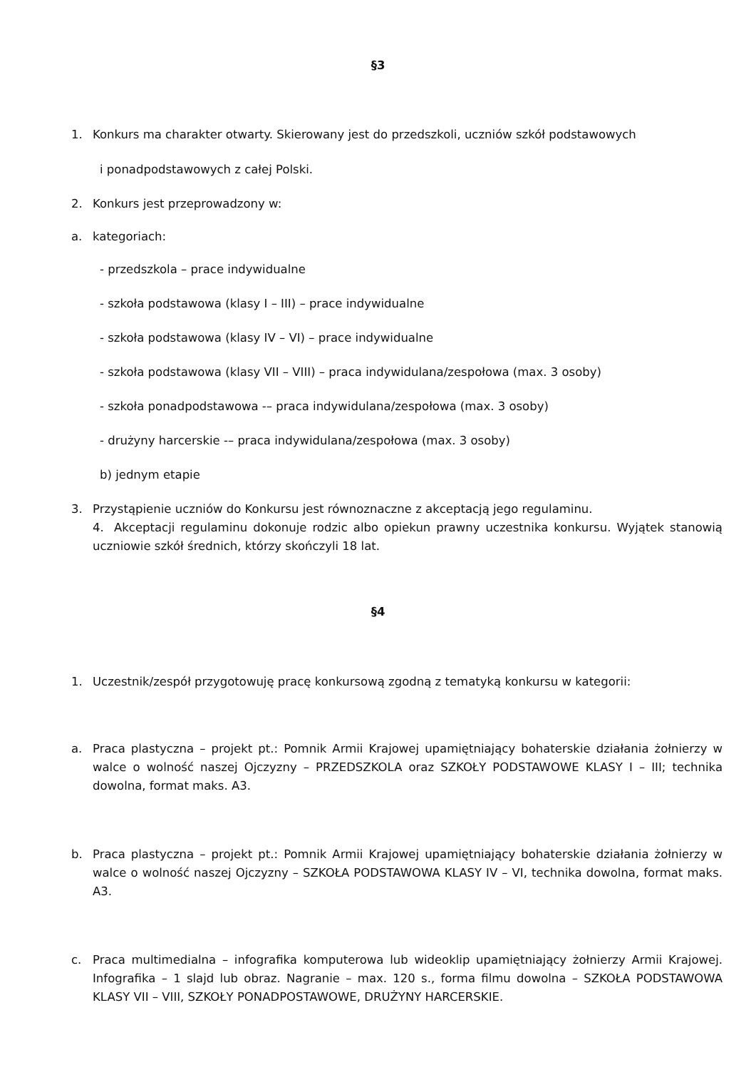§3
1. Konkurs ma charakter otwarty. Skierowany jest do przedszkoli, uczniów szkół podstawowych
i ponadpodstawowych z całej Polski.
2. Konkurs jest przeprowadzony w:
a. kategoriach:
- przedszkola – prace indywidualne
- szkoła podstawowa (klasy I – III) – prace indywidualne
- szkoła podstawowa (klasy IV – VI) – prace indywidualne
- szkoła podstawowa (klasy VII – VIII) – praca indywidulana/zespołowa (max. 3 osoby)
- szkoła ponadpodstawowa -– praca indywidulana/zespołowa (max. 3 osoby)
- drużyny harcerskie -– praca indywidulana/zespołowa (max. 3 osoby)
b) jednym etapie
3. Przystąpienie uczniów do Konkursu jest równoznaczne z akceptacją jego regulaminu.
4. Akceptacji regulaminu dokonuje rodzic albo opiekun prawny uczestnika konkursu. Wyjątek stanowią uczniowie szkół średnich, którzy skończyli 18 lat.
§4
1. Uczestnik/zespół przygotowuję pracę konkursową zgodną z tematyką konkursu w kategorii:
a. Praca plastyczna – projekt pt.: Pomnik Armii Krajowej upamiętniający bohaterskie działania żołnierzy w walce o wolność naszej Ojczyzny – PRZEDSZKOLA oraz SZKOŁY PODSTAWOWE KLASY I – III; technika dowolna, format maks. A3.
b. Praca plastyczna – projekt pt.: Pomnik Armii Krajowej upamiętniający bohaterskie działania żołnierzy w walce o wolność naszej Ojczyzny – SZKOŁA PODSTAWOWA KLASY IV – VI, technika dowolna, format maks. A3.
c. Praca multimedialna – infografika komputerowa lub wideoklip upamiętniający żołnierzy Armii Krajowej. Infografika – 1 slajd lub obraz. Nagranie – max. 120 s., forma filmu dowolna – SZKOŁA PODSTAWOWA KLASY VII – VIII, SZKOŁY PONADPOSTAWOWE, DRUŻYNY HARCERSKIE.